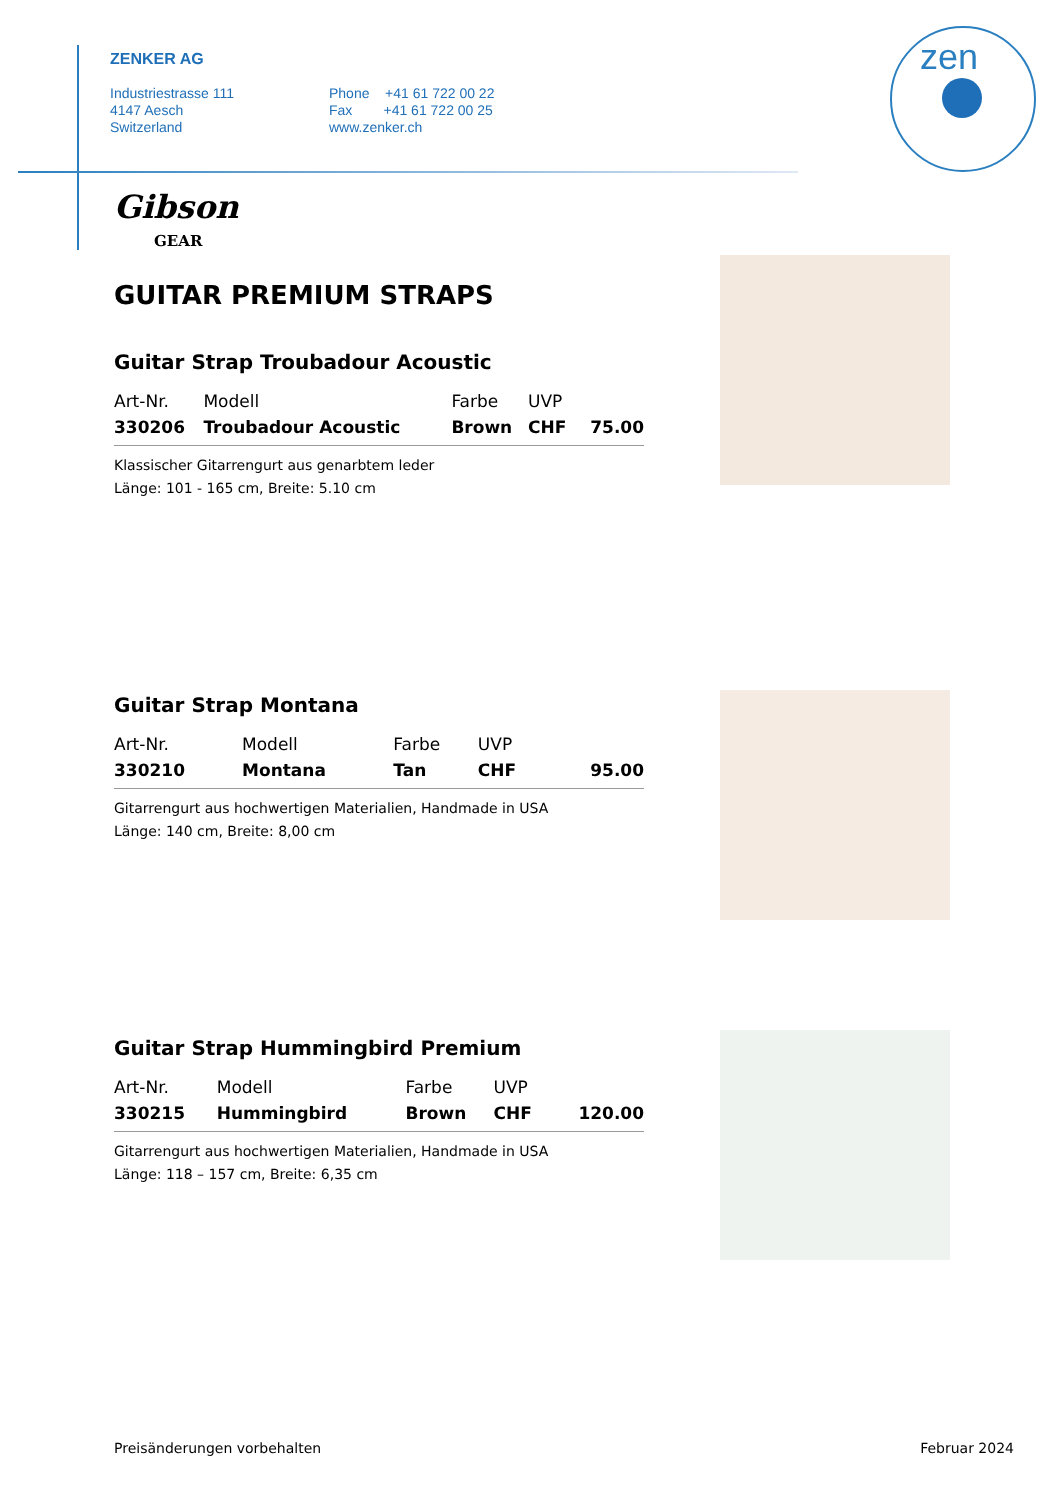ZENKER AG
Industriestrasse 111
4147 Aesch
Switzerland
Phone +41 61 722 00 22
Fax +41 61 722 00 25
www.zenker.ch
zen
Gibson
GEAR
GUITAR PREMIUM STRAPS
Guitar Strap Troubadour Acoustic
| Art-Nr. | Modell | Farbe | UVP | |
| --- | --- | --- | --- | --- |
| 330206 | Troubadour Acoustic | Brown | CHF | 75.00 |
Klassischer Gitarrengurt aus genarbtem leder
Länge: 101 - 165 cm, Breite: 5.10 cm
Guitar Strap Montana
| Art-Nr. | Modell | Farbe | UVP | |
| --- | --- | --- | --- | --- |
| 330210 | Montana | Tan | CHF | 95.00 |
Gitarrengurt aus hochwertigen Materialien, Handmade in USA
Länge: 140 cm, Breite: 8,00 cm
Guitar Strap Hummingbird Premium
| Art-Nr. | Modell | Farbe | UVP | |
| --- | --- | --- | --- | --- |
| 330215 | Hummingbird | Brown | CHF | 120.00 |
Gitarrengurt aus hochwertigen Materialien, Handmade in USA
Länge: 118 – 157 cm, Breite: 6,35 cm
Preisänderungen vorbehalten Februar 2024